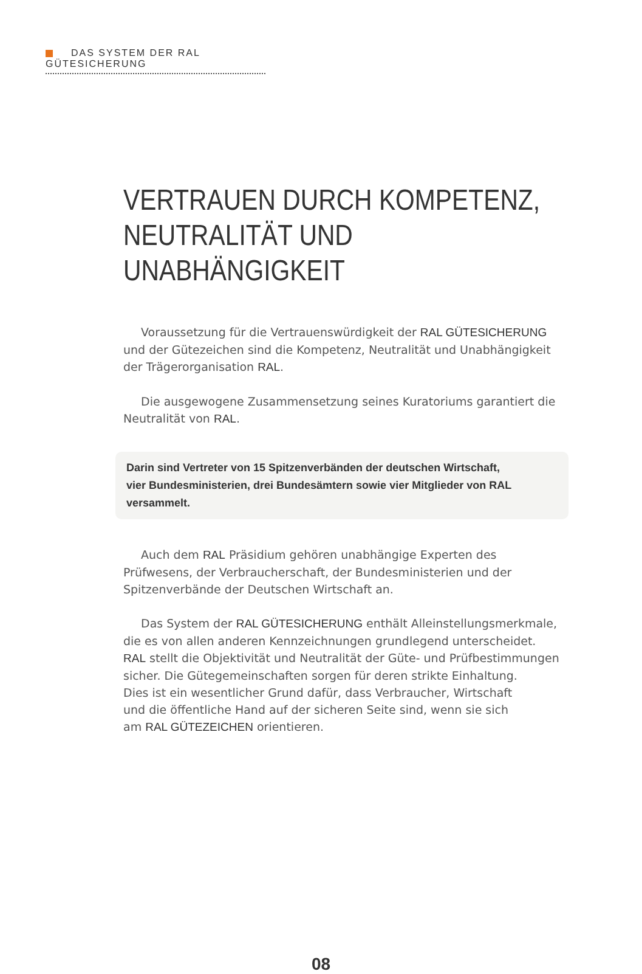DAS SYSTEM DER RAL GÜTESICHERUNG
VERTRAUEN DURCH KOMPETENZ,
NEUTRALITÄT UND UNABHÄNGIGKEIT
Voraussetzung für die Vertrauenswürdigkeit der RAL GÜTESICHERUNG und der Gütezeichen sind die Kompetenz, Neutralität und Unabhängigkeit der Trägerorganisation RAL.
Die ausgewogene Zusammensetzung seines Kuratoriums garantiert die Neutralität von RAL.
Darin sind Vertreter von 15 Spitzenverbänden der deutschen Wirtschaft,
vier Bundesministerien, drei Bundesämtern sowie vier Mitglieder von RAL versammelt.
Auch dem RAL Präsidium gehören unabhängige Experten des Prüfwesens, der Verbraucherschaft, der Bundesministerien und der Spitzenverbände der Deutschen Wirtschaft an.
Das System der RAL GÜTESICHERUNG enthält Alleinstellungsmerkmale,
die es von allen anderen Kennzeichnungen grundlegend unterscheidet.
RAL stellt die Objektivität und Neutralität der Güte- und Prüfbestimmungen sicher. Die Gütegemeinschaften sorgen für deren strikte Einhaltung.
Dies ist ein wesentlicher Grund dafür, dass Verbraucher, Wirtschaft
und die öffentliche Hand auf der sicheren Seite sind, wenn sie sich
am RAL GÜTEZEICHEN orientieren.
08